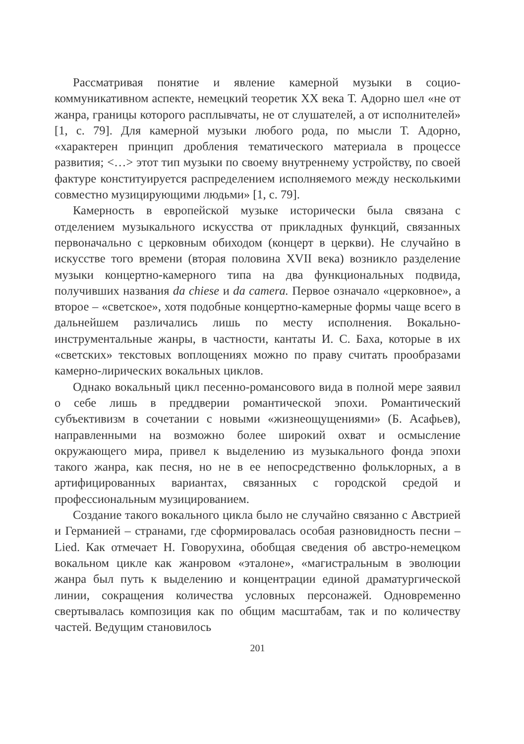Рассматривая понятие и явление камерной музыки в социо-коммуникативном аспекте, немецкий теоретик ХХ века Т. Адорно шел «не от жанра, границы которого расплывчаты, не от слушателей, а от исполнителей» [1, с. 79]. Для камерной музыки любого рода, по мысли Т. Адорно, «характерен принцип дробления тематического материала в процессе развития; <…> этот тип музыки по своему внутреннему устройству, по своей фактуре конституируется распределением исполняемого между несколькими совместно музицирующими людьми» [1, с. 79].
Камерность в европейской музыке исторически была связана с отделением музыкального искусства от прикладных функций, связанных первоначально с церковным обиходом (концерт в церкви). Не случайно в искусстве того времени (вторая половина XVII века) возникло разделение музыки концертно-камерного типа на два функциональных подвида, получивших названия da chiese и da camera. Первое означало «церковное», а второе – «светское», хотя подобные концертно-камерные формы чаще всего в дальнейшем различались лишь по месту исполнения. Вокально-инструментальные жанры, в частности, кантаты И. С. Баха, которые в их «светских» текстовых воплощениях можно по праву считать прообразами камерно-лирических вокальных циклов.
Однако вокальный цикл песенно-романсового вида в полной мере заявил о себе лишь в преддверии романтической эпохи. Романтический субъективизм в сочетании с новыми «жизнеощущениями» (Б. Асафьев), направленными на возможно более широкий охват и осмысление окружающего мира, привел к выделению из музыкального фонда эпохи такого жанра, как песня, но не в ее непосредственно фольклорных, а в артифицированных вариантах, связанных с городской средой и профессиональным музицированием.
Создание такого вокального цикла было не случайно связанно с Австрией и Германией – странами, где сформировалась особая разновидность песни – Lied. Как отмечает Н. Говорухина, обобщая сведения об австро-немецком вокальном цикле как жанровом «эталоне», «магистральным в эволюции жанра был путь к выделению и концентрации единой драматургической линии, сокращения количества условных персонажей. Одновременно свертывалась композиция как по общим масштабам, так и по количеству частей. Ведущим становилось
201